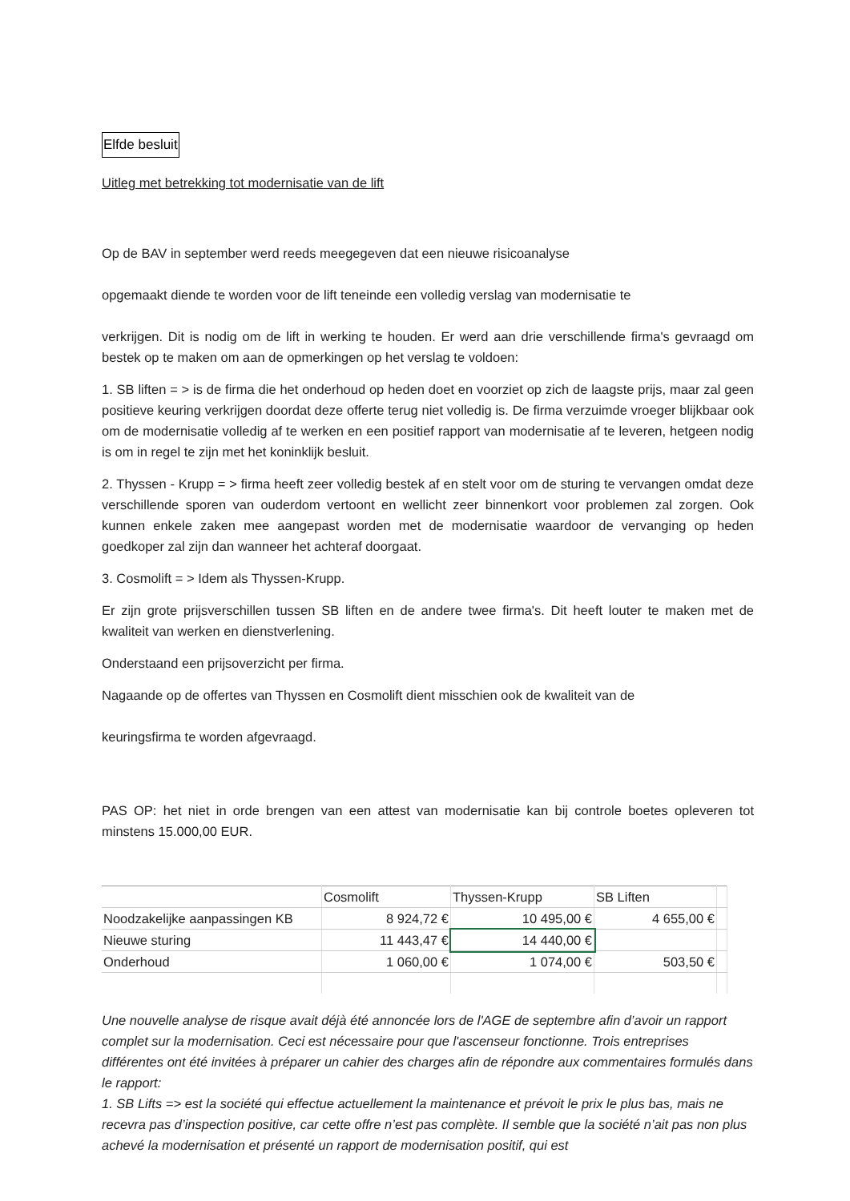Elfde besluit
Uitleg met betrekking tot modernisatie van de lift
Op de BAV in september werd reeds meegegeven dat een nieuwe risicoanalyse
opgemaakt diende te worden voor de lift teneinde een volledig verslag van modernisatie te
verkrijgen. Dit is nodig om de lift in werking te houden. Er werd aan drie verschillende firma's gevraagd om bestek op te maken om aan de opmerkingen op het verslag te voldoen:
1. SB liften = > is de firma die het onderhoud op heden doet en voorziet op zich de laagste prijs, maar zal geen positieve keuring verkrijgen doordat deze offerte terug niet volledig is. De firma verzuimde vroeger blijkbaar ook om de modernisatie volledig af te werken en een positief rapport van modernisatie af te leveren, hetgeen nodig is om in regel te zijn met het koninklijk besluit.
2. Thyssen - Krupp = > firma heeft zeer volledig bestek af en stelt voor om de sturing te vervangen omdat deze verschillende sporen van ouderdom vertoont en wellicht zeer binnenkort voor problemen zal zorgen. Ook kunnen enkele zaken mee aangepast worden met de modernisatie waardoor de vervanging op heden goedkoper zal zijn dan wanneer het achteraf doorgaat.
3. Cosmolift = > Idem als Thyssen-Krupp.
Er zijn grote prijsverschillen tussen SB liften en de andere twee firma's. Dit heeft louter te maken met de kwaliteit van werken en dienstverlening.
Onderstaand een prijsoverzicht per firma.
Nagaande op de offertes van Thyssen en Cosmolift dient misschien ook de kwaliteit van de
keuringsfirma te worden afgevraagd.
PAS OP: het niet in orde brengen van een attest van modernisatie kan bij controle boetes opleveren tot minstens 15.000,00 EUR.
| | Cosmolift | Thyssen-Krupp | SB Liften | |
| Noodzakelijke aanpassingen KB | 8 924,72 € | 10 495,00 € | 4 655,00 € | |
| Nieuwe sturing | 11 443,47 € | 14 440,00 € | | |
| Onderhoud | 1 060,00 € | 1 074,00 € | 503,50 € | |
Une nouvelle analyse de risque avait déjà été annoncée lors de l'AGE de septembre afin d’avoir un rapport complet sur la modernisation. Ceci est nécessaire pour que l'ascenseur fonctionne. Trois entreprises différentes ont été invitées à préparer un cahier des charges afin de répondre aux commentaires formulés dans le rapport:
1. SB Lifts => est la société qui effectue actuellement la maintenance et prévoit le prix le plus bas, mais ne recevra pas d’inspection positive, car cette offre n’est pas complète. Il semble que la société n’ait pas non plus achevé la modernisation et présenté un rapport de modernisation positif, qui est